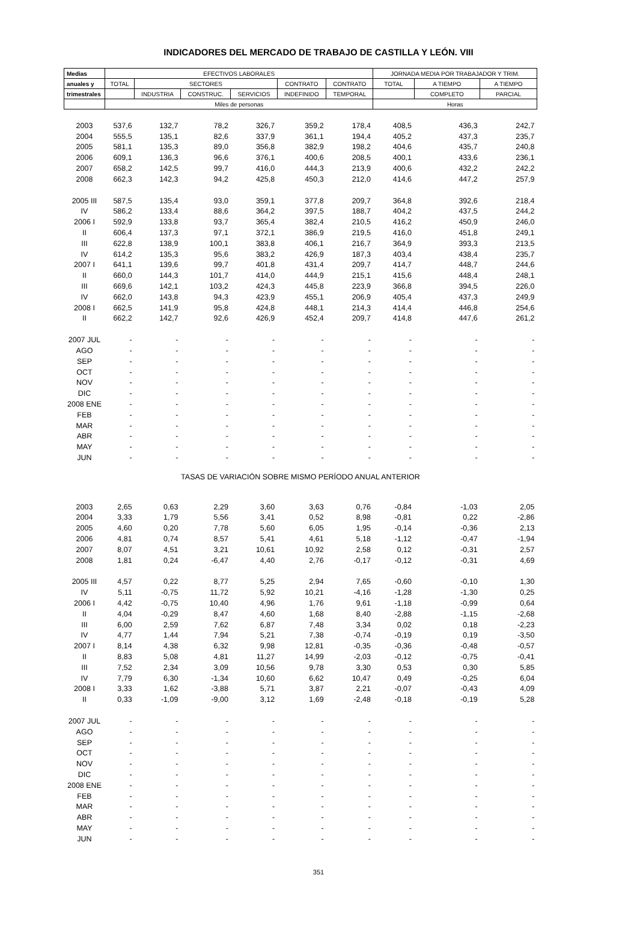INDICADORES DEL MERCADO DE TRABAJO DE CASTILLA Y LEÓN. VIII
| Medias | EFECTIVOS LABORALES | | | | | | JORNADA MEDIA POR TRABAJADOR Y TRIM. | | |
| --- | --- | --- | --- | --- | --- | --- | --- | --- | --- |
| anuales y | TOTAL | SECTORES | | | CONTRATO | CONTRATO | TOTAL | A TIEMPO | A TIEMPO |
| trimestrales | | INDUSTRIA | CONSTRUC. | SERVICIOS | INDEFINIDO | TEMPORAL | | COMPLETO | PARCIAL |
| | Miles de personas | | | | | | Horas | | |
| 2003 | 537,6 | 132,7 | 78,2 | 326,7 | 359,2 | 178,4 | 408,5 | 436,3 | 242,7 |
| 2004 | 555,5 | 135,1 | 82,6 | 337,9 | 361,1 | 194,4 | 405,2 | 437,3 | 235,7 |
| 2005 | 581,1 | 135,3 | 89,0 | 356,8 | 382,9 | 198,2 | 404,6 | 435,7 | 240,8 |
| 2006 | 609,1 | 136,3 | 96,6 | 376,1 | 400,6 | 208,5 | 400,1 | 433,6 | 236,1 |
| 2007 | 658,2 | 142,5 | 99,7 | 416,0 | 444,3 | 213,9 | 400,6 | 432,2 | 242,2 |
| 2008 | 662,3 | 142,3 | 94,2 | 425,8 | 450,3 | 212,0 | 414,6 | 447,2 | 257,9 |
| 2005 III | 587,5 | 135,4 | 93,0 | 359,1 | 377,8 | 209,7 | 364,8 | 392,6 | 218,4 |
| IV | 586,2 | 133,4 | 88,6 | 364,2 | 397,5 | 188,7 | 404,2 | 437,5 | 244,2 |
| 2006 I | 592,9 | 133,8 | 93,7 | 365,4 | 382,4 | 210,5 | 416,2 | 450,9 | 246,0 |
| II | 606,4 | 137,3 | 97,1 | 372,1 | 386,9 | 219,5 | 416,0 | 451,8 | 249,1 |
| III | 622,8 | 138,9 | 100,1 | 383,8 | 406,1 | 216,7 | 364,9 | 393,3 | 213,5 |
| IV | 614,2 | 135,3 | 95,6 | 383,2 | 426,9 | 187,3 | 403,4 | 438,4 | 235,7 |
| 2007 I | 641,1 | 139,6 | 99,7 | 401,8 | 431,4 | 209,7 | 414,7 | 448,7 | 244,6 |
| II | 660,0 | 144,3 | 101,7 | 414,0 | 444,9 | 215,1 | 415,6 | 448,4 | 248,1 |
| III | 669,6 | 142,1 | 103,2 | 424,3 | 445,8 | 223,9 | 366,8 | 394,5 | 226,0 |
| IV | 662,0 | 143,8 | 94,3 | 423,9 | 455,1 | 206,9 | 405,4 | 437,3 | 249,9 |
| 2008 I | 662,5 | 141,9 | 95,8 | 424,8 | 448,1 | 214,3 | 414,4 | 446,8 | 254,6 |
| II | 662,2 | 142,7 | 92,6 | 426,9 | 452,4 | 209,7 | 414,8 | 447,6 | 261,2 |
| 2007 JUL | - | - | - | - | - | - | - | - | - |
| AGO | - | - | - | - | - | - | - | - | - |
| SEP | - | - | - | - | - | - | - | - | - |
| OCT | - | - | - | - | - | - | - | - | - |
| NOV | - | - | - | - | - | - | - | - | - |
| DIC | - | - | - | - | - | - | - | - | - |
| 2008 ENE | - | - | - | - | - | - | - | - | - |
| FEB | - | - | - | - | - | - | - | - | - |
| MAR | - | - | - | - | - | - | - | - | - |
| ABR | - | - | - | - | - | - | - | - | - |
| MAY | - | - | - | - | - | - | - | - | - |
| JUN | - | - | - | - | - | - | - | - | - |
| TASAS DE VARIACIÓN SOBRE MISMO PERÍODO ANUAL ANTERIOR | | | | | | | | | |
| 2003 | 2,65 | 0,63 | 2,29 | 3,60 | 3,63 | 0,76 | -0,84 | -1,03 | 2,05 |
| 2004 | 3,33 | 1,79 | 5,56 | 3,41 | 0,52 | 8,98 | -0,81 | 0,22 | -2,86 |
| 2005 | 4,60 | 0,20 | 7,78 | 5,60 | 6,05 | 1,95 | -0,14 | -0,36 | 2,13 |
| 2006 | 4,81 | 0,74 | 8,57 | 5,41 | 4,61 | 5,18 | -1,12 | -0,47 | -1,94 |
| 2007 | 8,07 | 4,51 | 3,21 | 10,61 | 10,92 | 2,58 | 0,12 | -0,31 | 2,57 |
| 2008 | 1,81 | 0,24 | -6,47 | 4,40 | 2,76 | -0,17 | -0,12 | -0,31 | 4,69 |
| 2005 III | 4,57 | 0,22 | 8,77 | 5,25 | 2,94 | 7,65 | -0,60 | -0,10 | 1,30 |
| IV | 5,11 | -0,75 | 11,72 | 5,92 | 10,21 | -4,16 | -1,28 | -1,30 | 0,25 |
| 2006 I | 4,42 | -0,75 | 10,40 | 4,96 | 1,76 | 9,61 | -1,18 | -0,99 | 0,64 |
| II | 4,04 | -0,29 | 8,47 | 4,60 | 1,68 | 8,40 | -2,88 | -1,15 | -2,68 |
| III | 6,00 | 2,59 | 7,62 | 6,87 | 7,48 | 3,34 | 0,02 | 0,18 | -2,23 |
| IV | 4,77 | 1,44 | 7,94 | 5,21 | 7,38 | -0,74 | -0,19 | 0,19 | -3,50 |
| 2007 I | 8,14 | 4,38 | 6,32 | 9,98 | 12,81 | -0,35 | -0,36 | -0,48 | -0,57 |
| II | 8,83 | 5,08 | 4,81 | 11,27 | 14,99 | -2,03 | -0,12 | -0,75 | -0,41 |
| III | 7,52 | 2,34 | 3,09 | 10,56 | 9,78 | 3,30 | 0,53 | 0,30 | 5,85 |
| IV | 7,79 | 6,30 | -1,34 | 10,60 | 6,62 | 10,47 | 0,49 | -0,25 | 6,04 |
| 2008 I | 3,33 | 1,62 | -3,88 | 5,71 | 3,87 | 2,21 | -0,07 | -0,43 | 4,09 |
| II | 0,33 | -1,09 | -9,00 | 3,12 | 1,69 | -2,48 | -0,18 | -0,19 | 5,28 |
| 2007 JUL | - | - | - | - | - | - | - | - | - |
| AGO | - | - | - | - | - | - | - | - | - |
| SEP | - | - | - | - | - | - | - | - | - |
| OCT | - | - | - | - | - | - | - | - | - |
| NOV | - | - | - | - | - | - | - | - | - |
| DIC | - | - | - | - | - | - | - | - | - |
| 2008 ENE | - | - | - | - | - | - | - | - | - |
| FEB | - | - | - | - | - | - | - | - | - |
| MAR | - | - | - | - | - | - | - | - | - |
| ABR | - | - | - | - | - | - | - | - | - |
| MAY | - | - | - | - | - | - | - | - | - |
| JUN | - | - | - | - | - | - | - | - | - |
351